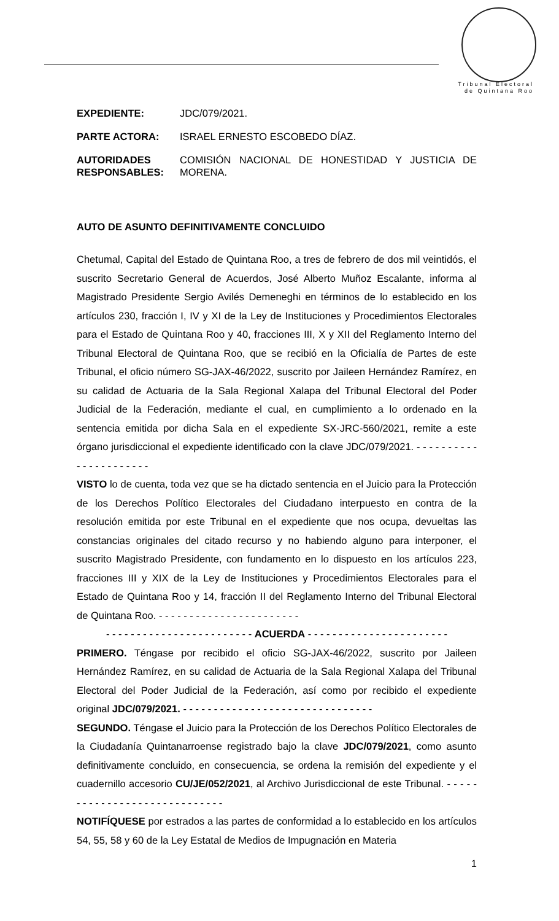Tribunal Electoral de Quintana Roo
| EXPEDIENTE: | JDC/079/2021. |
| PARTE ACTORA: | ISRAEL ERNESTO ESCOBEDO DÍAZ. |
| AUTORIDADES RESPONSABLES: | COMISIÓN NACIONAL DE HONESTIDAD Y JUSTICIA DE MORENA. |
AUTO DE ASUNTO DEFINITIVAMENTE CONCLUIDO
Chetumal, Capital del Estado de Quintana Roo, a tres de febrero de dos mil veintidós, el suscrito Secretario General de Acuerdos, José Alberto Muñoz Escalante, informa al Magistrado Presidente Sergio Avilés Demeneghi en términos de lo establecido en los artículos 230, fracción I, IV y XI de la Ley de Instituciones y Procedimientos Electorales para el Estado de Quintana Roo y 40, fracciones III, X y XII del Reglamento Interno del Tribunal Electoral de Quintana Roo, que se recibió en la Oficialía de Partes de este Tribunal, el oficio número SG-JAX-46/2022, suscrito por Jaileen Hernández Ramírez, en su calidad de Actuaria de la Sala Regional Xalapa del Tribunal Electoral del Poder Judicial de la Federación, mediante el cual, en cumplimiento a lo ordenado en la sentencia emitida por dicha Sala en el expediente SX-JRC-560/2021, remite a este órgano jurisdiccional el expediente identificado con la clave JDC/079/2021. - - - - - - - - - - - - - - - - - - - - - -
VISTO lo de cuenta, toda vez que se ha dictado sentencia en el Juicio para la Protección de los Derechos Político Electorales del Ciudadano interpuesto en contra de la resolución emitida por este Tribunal en el expediente que nos ocupa, devueltas las constancias originales del citado recurso y no habiendo alguno para interponer, el suscrito Magistrado Presidente, con fundamento en lo dispuesto en los artículos 223, fracciones III y XIX de la Ley de Instituciones y Procedimientos Electorales para el Estado de Quintana Roo y 14, fracción II del Reglamento Interno del Tribunal Electoral de Quintana Roo. - - - - - - - - - - - - - - - - - - - - - - -
- - - - - - - - - - - - - - - - - - - - - - - - ACUERDA - - - - - - - - - - - - - - - - - - - - - - -
PRIMERO. Téngase por recibido el oficio SG-JAX-46/2022, suscrito por Jaileen Hernández Ramírez, en su calidad de Actuaria de la Sala Regional Xalapa del Tribunal Electoral del Poder Judicial de la Federación, así como por recibido el expediente original JDC/079/2021. - - - - - - - - - - - - - - - - - - - - - - - - - - - - - - -
SEGUNDO. Téngase el Juicio para la Protección de los Derechos Político Electorales de la Ciudadanía Quintanarroense registrado bajo la clave JDC/079/2021, como asunto definitivamente concluido, en consecuencia, se ordena la remisión del expediente y el cuadernillo accesorio CU/JE/052/2021, al Archivo Jurisdiccional de este Tribunal. - - - - - - - - - - - - - - - - - - - - - - - - - - - - -
NOTIFÍQUESE por estrados a las partes de conformidad a lo establecido en los artículos 54, 55, 58 y 60 de la Ley Estatal de Medios de Impugnación en Materia
1